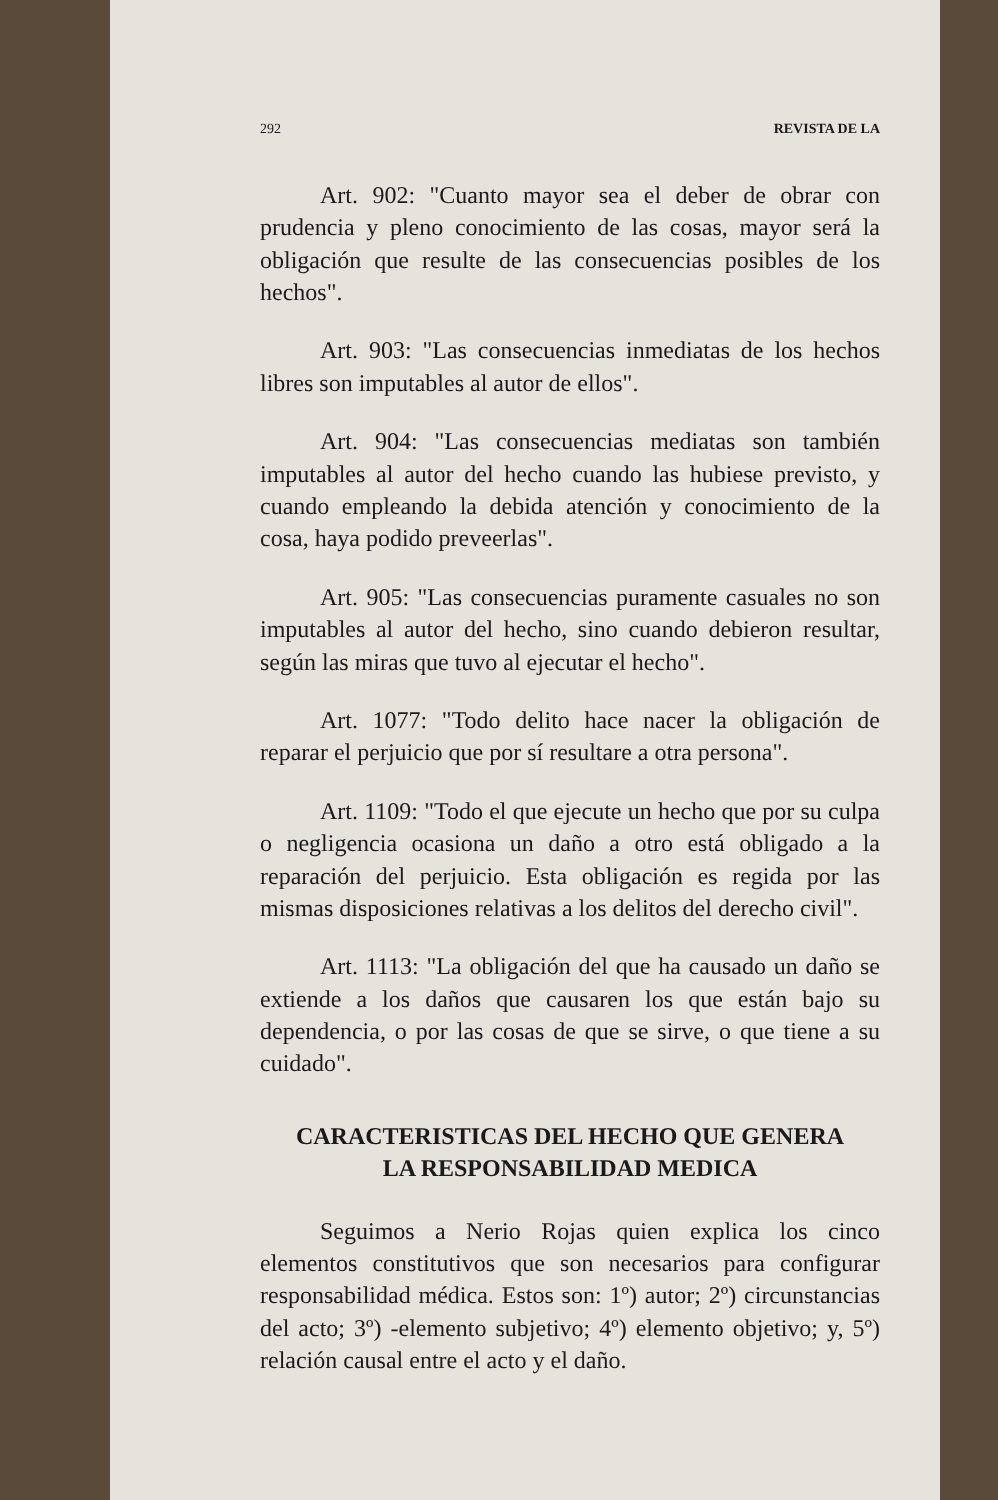292 REVISTA DE LA
Art. 902: "Cuanto mayor sea el deber de obrar con prudencia y pleno conocimiento de las cosas, mayor será la obligación que resulte de las consecuencias posibles de los hechos".
Art. 903: "Las consecuencias inmediatas de los hechos libres son imputables al autor de ellos".
Art. 904: "Las consecuencias mediatas son también imputables al autor del hecho cuando las hubiese previsto, y cuando empleando la debida atención y conocimiento de la cosa, haya podido preveerlas".
Art. 905: "Las consecuencias puramente casuales no son imputables al autor del hecho, sino cuando debieron resultar, según las miras que tuvo al ejecutar el hecho".
Art. 1077: "Todo delito hace nacer la obligación de reparar el perjuicio que por sí resultare a otra persona".
Art. 1109: "Todo el que ejecute un hecho que por su culpa o negligencia ocasiona un daño a otro está obligado a la reparación del perjuicio. Esta obligación es regida por las mismas disposiciones relativas a los delitos del derecho civil".
Art. 1113: "La obligación del que ha causado un daño se extiende a los daños que causaren los que están bajo su dependencia, o por las cosas de que se sirve, o que tiene a su cuidado".
CARACTERISTICAS DEL HECHO QUE GENERA
LA RESPONSABILIDAD MEDICA
Seguimos a Nerio Rojas quien explica los cinco elementos constitutivos que son necesarios para configurar responsabilidad médica. Estos son: 1º) autor; 2º) circunstancias del acto; 3º) -elemento subjetivo; 4º) elemento objetivo; y, 5º) relación causal entre el acto y el daño.